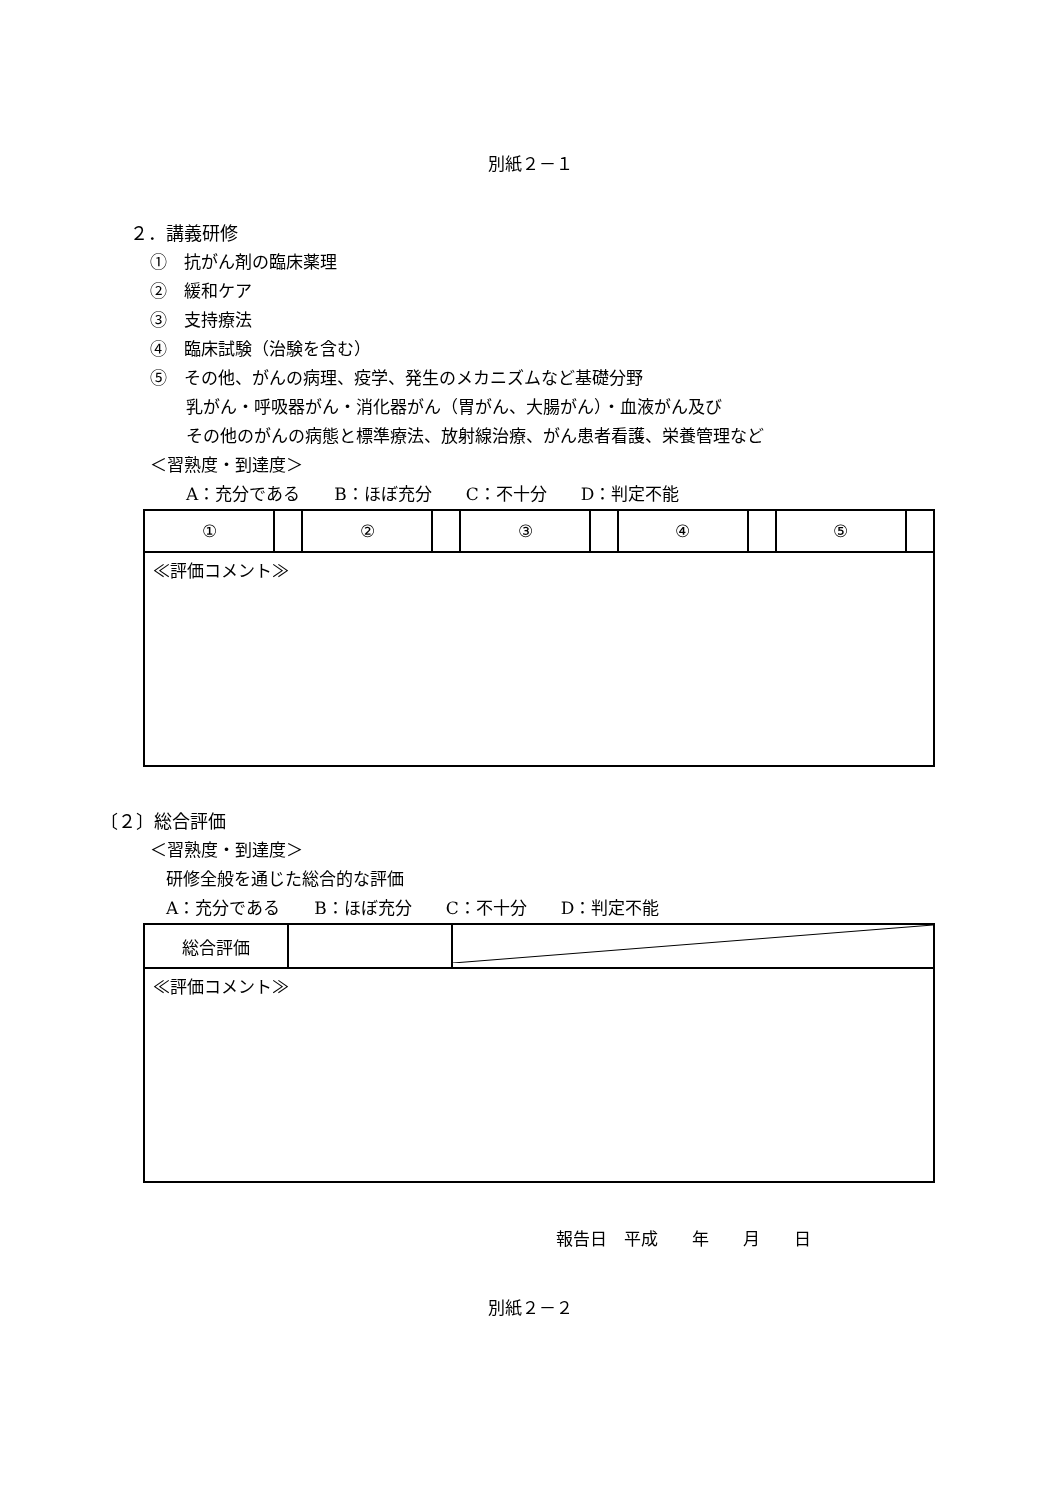別紙２－１
２．講義研修
①　抗がん剤の臨床薬理
②　緩和ケア
③　支持療法
④　臨床試験（治験を含む）
⑤　その他、がんの病理、疫学、発生のメカニズムなど基礎分野
乳がん・呼吸器がん・消化器がん（胃がん、大腸がん）・血液がん及び
その他のがんの病態と標準療法、放射線治療、がん患者看護、栄養管理など
＜習熟度・到達度＞
A：充分である　　B：ほぼ充分　　C：不十分　　D：判定不能
| ① | | ② | | ③ | | ④ | | ⑤ | |
| ≪評価コメント≫ | | | | | | | | | |
〔２〕総合評価
＜習熟度・到達度＞
研修全般を通じた総合的な評価
A：充分である　　B：ほぼ充分　　C：不十分　　D：判定不能
| 総合評価 | | |
| ≪評価コメント≫ | | |
報告日　平成　　年　　月　　日
別紙２－２